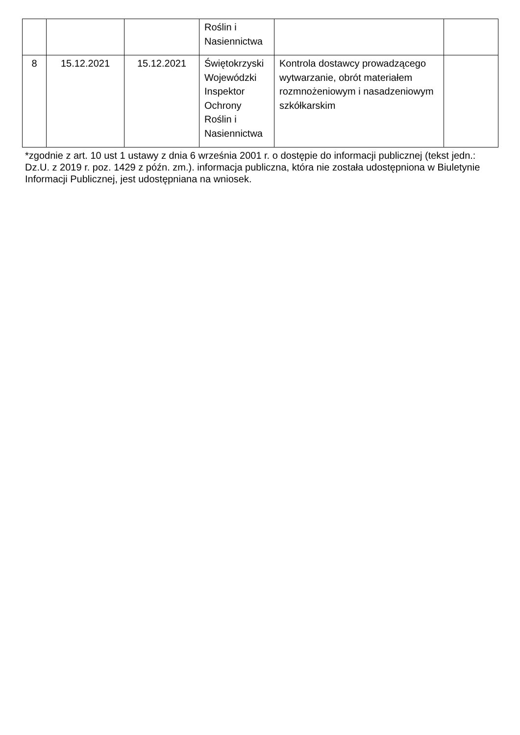| | | | Roślin i Nasiennictwa | | |
| 8 | 15.12.2021 | 15.12.2021 | Świętokrzyski Wojewódzki Inspektor Ochrony Roślin i Nasiennictwa | Kontrola dostawcy prowadzącego wytwarzanie, obrót materiałem rozmnożeniowym i nasadzeniowym szkółkarskim | |
*zgodnie z art. 10 ust 1 ustawy z dnia 6 września 2001 r. o dostępie do informacji publicznej (tekst jedn.: Dz.U. z 2019 r. poz. 1429 z późn. zm.). informacja publiczna, która nie została udostępniona w Biuletynie Informacji Publicznej, jest udostępniana na wniosek.